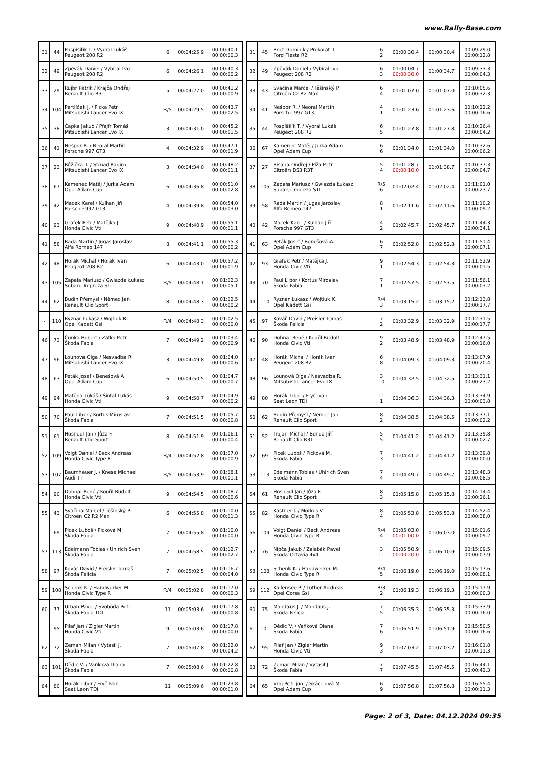www.Rally-Base.com
| 31 | 44 | Pospíšilík T. / Vyoral Lukáš Peugeot 208 R2 | 6 | 00:04:25.9 | 00:00:40.1 00:00:00.3 |
| 32 | 49 | Zpěvák Daniel / Vybíral Ivo Peugeot 208 R2 | 6 | 00:04:26.1 | 00:00:40.3 00:00:00.2 |
| 33 | 29 | Rujbr Patrik / Krajča Ondřej Renault Clio R3T | 5 | 00:04:27.0 | 00:00:41.2 00:00:00.9 |
| 34 | 104 | Pertlíček J. / Picka Petr Mitsubishi Lancer Evo IX | R/5 | 00:04:29.5 | 00:00:43.7 00:00:02.5 |
| 35 | 38 | Čapka Jakub / Pfajfr Tomáš Mitsubishi Lancer Evo IX | 3 | 00:04:31.0 | 00:00:45.2 00:00:01.5 |
| 36 | 41 | Nešpor R. / Neoral Martin Porsche 997 GT3 | 4 | 00:04:32.9 | 00:00:47.1 00:00:01.9 |
| 37 | 23 | Růžička T. / Strnad Radim Mitsubishi Lancer Evo IX | 3 | 00:04:34.0 | 00:00:48.2 00:00:01.1 |
| 38 | 67 | Kamenec Matěj / Jurka Adam Opel Adam Cup | 6 | 00:04:36.8 | 00:00:51.0 00:00:02.8 |
| 39 | 42 | Macek Karel / Kulhan Jiří Porsche 997 GT3 | 4 | 00:04:39.8 | 00:00:54.0 00:00:03.0 |
| 40 | 93 | Grafek Petr / Matějka J. Honda Civic Vti | 9 | 00:04:40.9 | 00:00:55.1 00:00:01.1 |
| 41 | 58 | Rada Martin / Jugas Jaroslav Alfa Romeo 147 | 8 | 00:04:41.1 | 00:00:55.3 00:00:00.2 |
| 42 | 48 | Horák Michal / Horák Ivan Peugeot 208 R2 | 6 | 00:04:43.0 | 00:00:57.2 00:00:01.9 |
| 43 | 105 | Zapała Mariusz / Gwiazda Łukasz Subaru Impreza STI | R/5 | 00:04:48.1 | 00:01:02.3 00:00:05.1 |
| 44 | 62 | Budín Přemysl / Němec Jan Renault Clio Sport | 8 | 00:04:48.3 | 00:01:02.5 00:00:00.2 |
| - | 110 | Ryznar Łukasz / Wojtiuk K. Opel Kadett Gsi | R/4 | 00:04:48.3 | 00:01:02.5 00:00:00.0 |
| 46 | 73 | Čonka Robert / Zátko Petr Škoda Fabia | 7 | 00:04:49.2 | 00:01:03.4 00:00:00.9 |
| 47 | 96 | Lounová Olga / Nesvadba R. Mitsubishi Lancer Evo IX | 3 | 00:04:49.8 | 00:01:04.0 00:00:00.6 |
| 48 | 63 | Peták Josef / Benešová A. Opel Adam Cup | 6 | 00:04:50.5 | 00:01:04.7 00:00:00.7 |
| 49 | 94 | Matěna Lukáš / Šintal Lukáš Honda Civic Vti | 9 | 00:04:50.7 | 00:01:04.9 00:00:00.2 |
| 50 | 70 | Paul Libor / Kortus Miroslav Škoda Fabia | 7 | 00:04:51.5 | 00:01:05.7 00:00:00.8 |
| 51 | 61 | Hosnedl Jan / Jůza F. Renault Clio Sport | 8 | 00:04:51.9 | 00:01:06.1 00:00:00.4 |
| 52 | 109 | Voigt Daniel / Beck Andreas Honda Civic Type R | R/4 | 00:04:52.8 | 00:01:07.0 00:00:00.9 |
| 53 | 107 | Baumhauer J. / Knese Michael Audi TT | R/5 | 00:04:53.9 | 00:01:08.1 00:00:01.1 |
| 54 | 90 | Dohnal René / Kouřil Rudolf Honda Civic Vti | 9 | 00:04:54.5 | 00:01:08.7 00:00:00.6 |
| 55 | 43 | Svačina Marcel / Těšínský P. Citroën C2 R2 Max | 6 | 00:04:55.8 | 00:01:10.0 00:00:01.3 |
| - | 69 | Picek Luboš / Picková M. Škoda Fabia | 7 | 00:04:55.8 | 00:01:10.0 00:00:00.0 |
| 57 | 113 | Edelmann Tobias / Uhlrich Sven Škoda Fabia | 7 | 00:04:58.5 | 00:01:12.7 00:00:02.7 |
| 58 | 97 | Kovář David / Preisler Tomaš Škoda Felicia | 7 | 00:05:02.5 | 00:01:16.7 00:00:04.0 |
| 59 | 108 | Schenk K. / Handwerker M. Honda Civic Type R | R/4 | 00:05:02.8 | 00:01:17.0 00:00:00.3 |
| 60 | 77 | Urban Pavel / Svoboda Petr Škoda Fabia TDI | 11 | 00:05:03.6 | 00:01:17.8 00:00:00.8 |
| - | 95 | Pilař Jan / Zigler Martin Honda Civic Vti | 9 | 00:05:03.6 | 00:01:17.8 00:00:00.0 |
| 62 | 72 | Zeman Milan / Vytasil J. Škoda Fabia | 7 | 00:05:07.8 | 00:01:22.0 00:00:04.2 |
| 63 | 101 | Dědic V. / Vaňková Diana Škoda Fabia | 7 | 00:05:08.6 | 00:01:22.8 00:00:00.8 |
| 64 | 80 | Horák Libor / Fryč Ivan Seat Leon TDi | 11 | 00:05:09.6 | 00:01:23.8 00:00:01.0 |
| 31 | 45 | Brož Dominik / Prokorát T. Ford Fiesta R2 | 6 2 | 01:00:30.4 | 01:00:30.4 | 00:09:29.0 00:00:12.8 |
| 32 | 49 | Zpěvák Daniel / Vybíral Ivo Peugeot 208 R2 | 6 3 | 01:00:04.7 00:00:30.0 | 01:00:34.7 | 00:09:33.3 00:00:04.3 |
| 33 | 43 | Svačina Marcel / Těšínský P. Citroën C2 R2 Max | 6 4 | 01:01:07.0 | 01:01:07.0 | 00:10:05.6 00:00:32.3 |
| 34 | 41 | Nešpor R. / Neoral Martin Porsche 997 GT3 | 4 1 | 01:01:23.6 | 01:01:23.6 | 00:10:22.2 00:00:16.6 |
| 35 | 44 | Pospíšilík T. / Vyoral Lukáš Peugeot 208 R2 | 6 5 | 01:01:27.8 | 01:01:27.8 | 00:10:26.4 00:00:04.2 |
| 36 | 67 | Kamenec Matěj / Jurka Adam Opel Adam Cup | 6 6 | 01:01:34.0 | 01:01:34.0 | 00:10:32.6 00:00:06.2 |
| 37 | 27 | Bisaha Ondřej / Píža Petr Citroën DS3 R3T | 5 4 | 01:01:28.7 00:00:10.0 | 01:01:38.7 | 00:10:37.3 00:00:04.7 |
| 38 | 105 | Zapała Mariusz / Gwiazda Łukasz Subaru Impreza STI | R/5 6 | 01:02:02.4 | 01:02:02.4 | 00:11:01.0 00:00:23.7 |
| 39 | 58 | Rada Martin / Jugas Jaroslav Alfa Romeo 147 | 8 1 | 01:02:11.6 | 01:02:11.6 | 00:11:10.2 00:00:09.2 |
| 40 | 42 | Macek Karel / Kulhan Jiří Porsche 997 GT3 | 4 2 | 01:02:45.7 | 01:02:45.7 | 00:11:44.3 00:00:34.1 |
| 41 | 63 | Peták Josef / Benešová A. Opel Adam Cup | 6 7 | 01:02:52.8 | 01:02:52.8 | 00:11:51.4 00:00:07.1 |
| 42 | 93 | Grafek Petr / Matějka J. Honda Civic Vti | 9 1 | 01:02:54.3 | 01:02:54.3 | 00:11:52.9 00:00:01.5 |
| 43 | 70 | Paul Libor / Kortus Miroslav Škoda Fabia | 7 1 | 01:02:57.5 | 01:02:57.5 | 00:11:56.1 00:00:03.2 |
| 44 | 110 | Ryznar Łukasz / Wojtiuk K. Opel Kadett Gsi | R/4 3 | 01:03:15.2 | 01:03:15.2 | 00:12:13.8 00:00:17.7 |
| 45 | 97 | Kovář David / Preisler Tomaš Škoda Felicia | 7 2 | 01:03:32.9 | 01:03:32.9 | 00:12:31.5 00:00:17.7 |
| 46 | 90 | Dohnal René / Kouřil Rudolf Honda Civic Vti | 9 2 | 01:03:48.9 | 01:03:48.9 | 00:12:47.5 00:00:16.0 |
| 47 | 48 | Horák Michal / Horák Ivan Peugeot 208 R2 | 6 8 | 01:04:09.3 | 01:04:09.3 | 00:13:07.9 00:00:20.4 |
| 48 | 96 | Lounová Olga / Nesvadba R. Mitsubishi Lancer Evo IX | 3 10 | 01:04:32.5 | 01:04:32.5 | 00:13:31.1 00:00:23.2 |
| 49 | 80 | Horák Libor / Fryč Ivan Seat Leon TDi | 11 1 | 01:04:36.3 | 01:04:36.3 | 00:13:34.9 00:00:03.8 |
| 50 | 62 | Budín Přemysl / Němec Jan Renault Clio Sport | 8 2 | 01:04:38.5 | 01:04:38.5 | 00:13:37.1 00:00:02.2 |
| 51 | 52 | Trojan Michal / Benda Jiří Renault Clio R3T | 5 5 | 01:04:41.2 | 01:04:41.2 | 00:13:39.8 00:00:02.7 |
| 52 | 69 | Picek Luboš / Picková M. Škoda Fabia | 7 3 | 01:04:41.2 | 01:04:41.2 | 00:13:39.8 00:00:00.0 |
| 53 | 113 | Edelmann Tobias / Uhlrich Sven Škoda Fabia | 7 4 | 01:04:49.7 | 01:04:49.7 | 00:13:48.3 00:00:08.5 |
| 54 | 61 | Hosnedl Jan / Jůza F. Renault Clio Sport | 8 3 | 01:05:15.8 | 01:05:15.8 | 00:14:14.4 00:00:26.1 |
| 55 | 82 | Kastner J. / Morkus V. Honda Civic Type R | 8 4 | 01:05:53.8 | 01:05:53.8 | 00:14:52.4 00:00:38.0 |
| 56 | 109 | Voigt Daniel / Beck Andreas Honda Civic Type R | R/4 4 | 01:05:03.0 00:01:00.0 | 01:06:03.0 | 00:15:01.6 00:00:09.2 |
| 57 | 76 | Nipča Jakub / Zalabák Pavel Škoda Octavia 4x4 | 3 11 | 01:05:50.9 00:00:20.0 | 01:06:10.9 | 00:15:09.5 00:00:07.9 |
| 58 | 108 | Schenk K. / Handwerker M. Honda Civic Type R | R/4 5 | 01:06:19.0 | 01:06:19.0 | 00:15:17.6 00:00:08.1 |
| 59 | 112 | Kallensee P. / Luther Andreas Opel Corsa Gsi | R/3 2 | 01:06:19.3 | 01:06:19.3 | 00:15:17.9 00:00:00.3 |
| 60 | 75 | Mandaus J. / Mandaus J. Škoda Felicia | 7 5 | 01:06:35.3 | 01:06:35.3 | 00:15:33.9 00:00:16.0 |
| 61 | 101 | Dědic V. / Vaňková Diana Škoda Fabia | 7 6 | 01:06:51.9 | 01:06:51.9 | 00:15:50.5 00:00:16.6 |
| 62 | 95 | Pilař Jan / Zigler Martin Honda Civic Vti | 9 3 | 01:07:03.2 | 01:07:03.2 | 00:16:01.8 00:00:11.3 |
| 63 | 72 | Zeman Milan / Vytasil J. Škoda Fabia | 7 7 | 01:07:45.5 | 01:07:45.5 | 00:16:44.1 00:00:42.3 |
| 64 | 65 | Vraj Petr jun. / Skácelová M. Opel Adam Cup | 6 9 | 01:07:56.8 | 01:07:56.8 | 00:16:55.4 00:00:11.3 |
Page: 2 of 3, Date: 04.12.2024 09:35